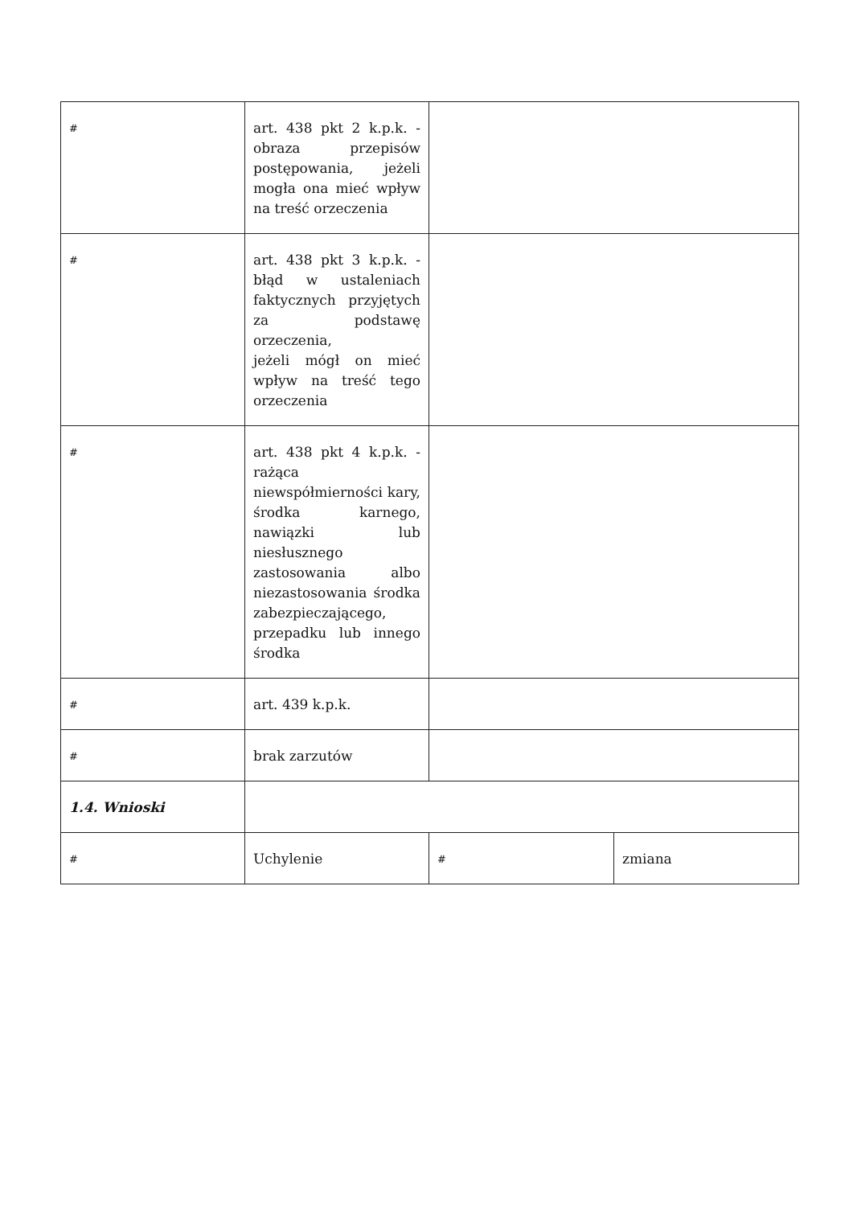| # | art. 438 pkt 2 k.p.k. - obraza przepisów postępowania, jeżeli mogła ona mieć wpływ na treść orzeczenia | | |
| # | art. 438 pkt 3 k.p.k. - błąd w ustaleniach faktycznych przyjętych za podstawę orzeczenia, jeżeli mógł on mieć wpływ na treść tego orzeczenia | | |
| # | art. 438 pkt 4 k.p.k. - rażąca niewspółmierności kary, środka karnego, nawiązki lub niesłusznego zastosowania albo niezastosowania środka zabezpieczającego, przepadku lub innego środka | | |
| # | art. 439 k.p.k. | | |
| # | brak zarzutów | | |
| 1.4. Wnioski | | | |
| # | Uchylenie | # | zmiana |